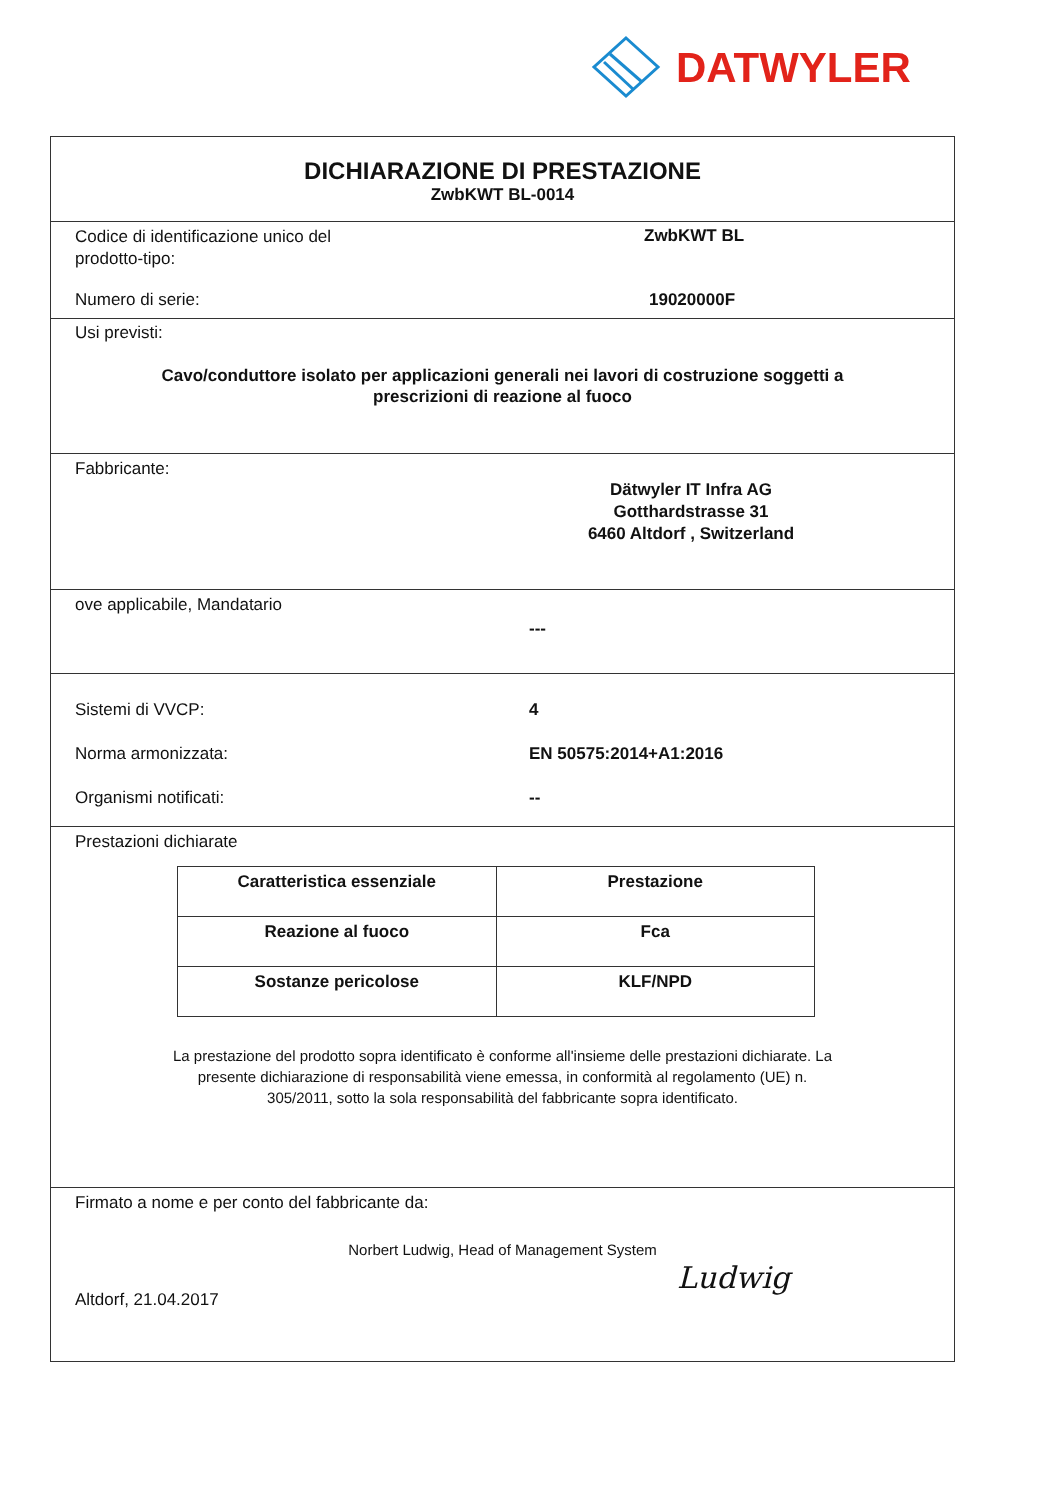DATWYLER
DICHIARAZIONE DI PRESTAZIONE
ZwbKWT BL-0014
Codice di identificazione unico del
prodotto-tipo:
ZwbKWT BL
Numero di serie: 19020000F
Usi previsti:
Cavo/conduttore isolato per applicazioni generali nei lavori di costruzione soggetti a
prescrizioni di reazione al fuoco
Fabbricante:
Dätwyler IT Infra AG
Gotthardstrasse 31
6460 Altdorf , Switzerland
ove applicabile, Mandatario
---
Sistemi di VVCP: 4
Norma armonizzata: EN 50575:2014+A1:2016
Organismi notificati: --
Prestazioni dichiarate
| Caratteristica essenziale | Prestazione |
| Reazione al fuoco | Fca |
| Sostanze pericolose | KLF/NPD |
La prestazione del prodotto sopra identificato è conforme all'insieme delle prestazioni dichiarate. La
presente dichiarazione di responsabilità viene emessa, in conformità al regolamento (UE) n.
305/2011, sotto la sola responsabilità del fabbricante sopra identificato.
Firmato a nome e per conto del fabbricante da:
Norbert Ludwig, Head of Management System
Altdorf, 21.04.2017 Ludwig